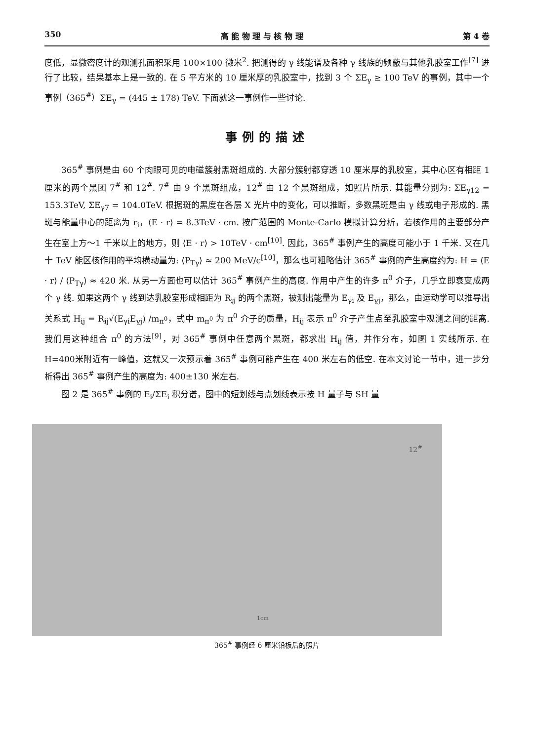350 高 能 物 理 与 核 物 理 第 4 卷
度低，显微密度计的观测孔面积采用 100×100 微米<sup>2</sup>. 把测得的 γ 线能谱及各种 γ 线族的频蔽与其他乳胶室工作<sup>[7]</sup> 进行了比较，结果基本上是一致的. 在 5 平方米的 10 厘米厚的乳胶室中，找到 3 个 ΣE<sub>γ</sub> ≥ 100 TeV 的事例，其中一个事例（365<sup>#</sup>）ΣE<sub>γ</sub> = (445 ± 178) TeV. 下面就这一事例作一些讨论.
事例的描述
365<sup>#</sup> 事例是由 60 个肉眼可见的电磁簇射黑斑组成的. 大部分簇射都穿透 10 厘米厚的乳胶室，其中心区有相距 1 厘米的两个黑团 7<sup>#</sup> 和 12<sup>#</sup>. 7<sup>#</sup> 由 9 个黑斑组成，12<sup>#</sup> 由 12 个黑斑组成，如照片所示. 其能量分别为: ΣE<sub>γ12</sub> = 153.3TeV, ΣE<sub>γ7</sub> = 104.0TeV. 根据斑的黑度在各层 X 光片中的变化，可以推断，多数黑斑是由 γ 线或电子形成的. 黑斑与能量中心的距离为 r<sub>i</sub>，⟨E · r⟩ = 8.3TeV · cm. 按广范围的 Monte-Carlo 模拟计算分析，若核作用的主要部分产生在室上方～1 千米以上的地方，则 ⟨E · r⟩ > 10TeV · cm<sup>[10]</sup>. 因此，365<sup>#</sup> 事例产生的高度可能小于 1 千米. 又在几十 TeV 能区核作用的平均横动量为: ⟨P<sub>Tγ</sub>⟩ ≈ 200 MeV/c<sup>[10]</sup>，那么也可粗略估计 365<sup>#</sup> 事例的产生高度约为: H = ⟨E · r⟩ / ⟨P<sub>Tγ</sub>⟩ ≈ 420 米. 从另一方面也可以估计 365<sup>#</sup> 事例产生的高度. 作用中产生的许多 π<sup>0</sup> 介子，几乎立即衰变成两个 γ 线. 如果这两个 γ 线到达乳胶室形成相距为 R<sub>ij</sub> 的两个黑斑，被测出能量为 E<sub>γi</sub> 及 E<sub>γj</sub>，那么，由运动学可以推导出关系式 H<sub>ij</sub> = R<sub>ij</sub>√(E<sub>γi</sub>E<sub>γj</sub>) /m<sub>π<sup>0</sup></sub>，式中 m<sub>π<sup>0</sup></sub> 为 π<sup>0</sup> 介子的质量，H<sub>ij</sub> 表示 π<sup>0</sup> 介子产生点至乳胶室中观测之间的距离. 我们用这种组合 π<sup>0</sup> 的方法<sup>[9]</sup>，对 365<sup>#</sup> 事例中任意两个黑斑，都求出 H<sub>ij</sub> 值，并作分布，如图 1 实线所示. 在 H=400米附近有一峰值，这就又一次预示着 365<sup>#</sup> 事例可能产生在 400 米左右的低空. 在本文讨论一节中，进一步分析得出 365<sup>#</sup> 事例产生的高度为: 400±130 米左右.
图 2 是 365<sup>#</sup> 事例的 E<sub>i</sub>/ΣE<sub>i</sub> 积分谱，图中的短划线与点划线表示按 H 量子与 SH 量
12<sup>#</sup>
1cm
365<sup>#</sup> 事例经 6 厘米铅板后的照片